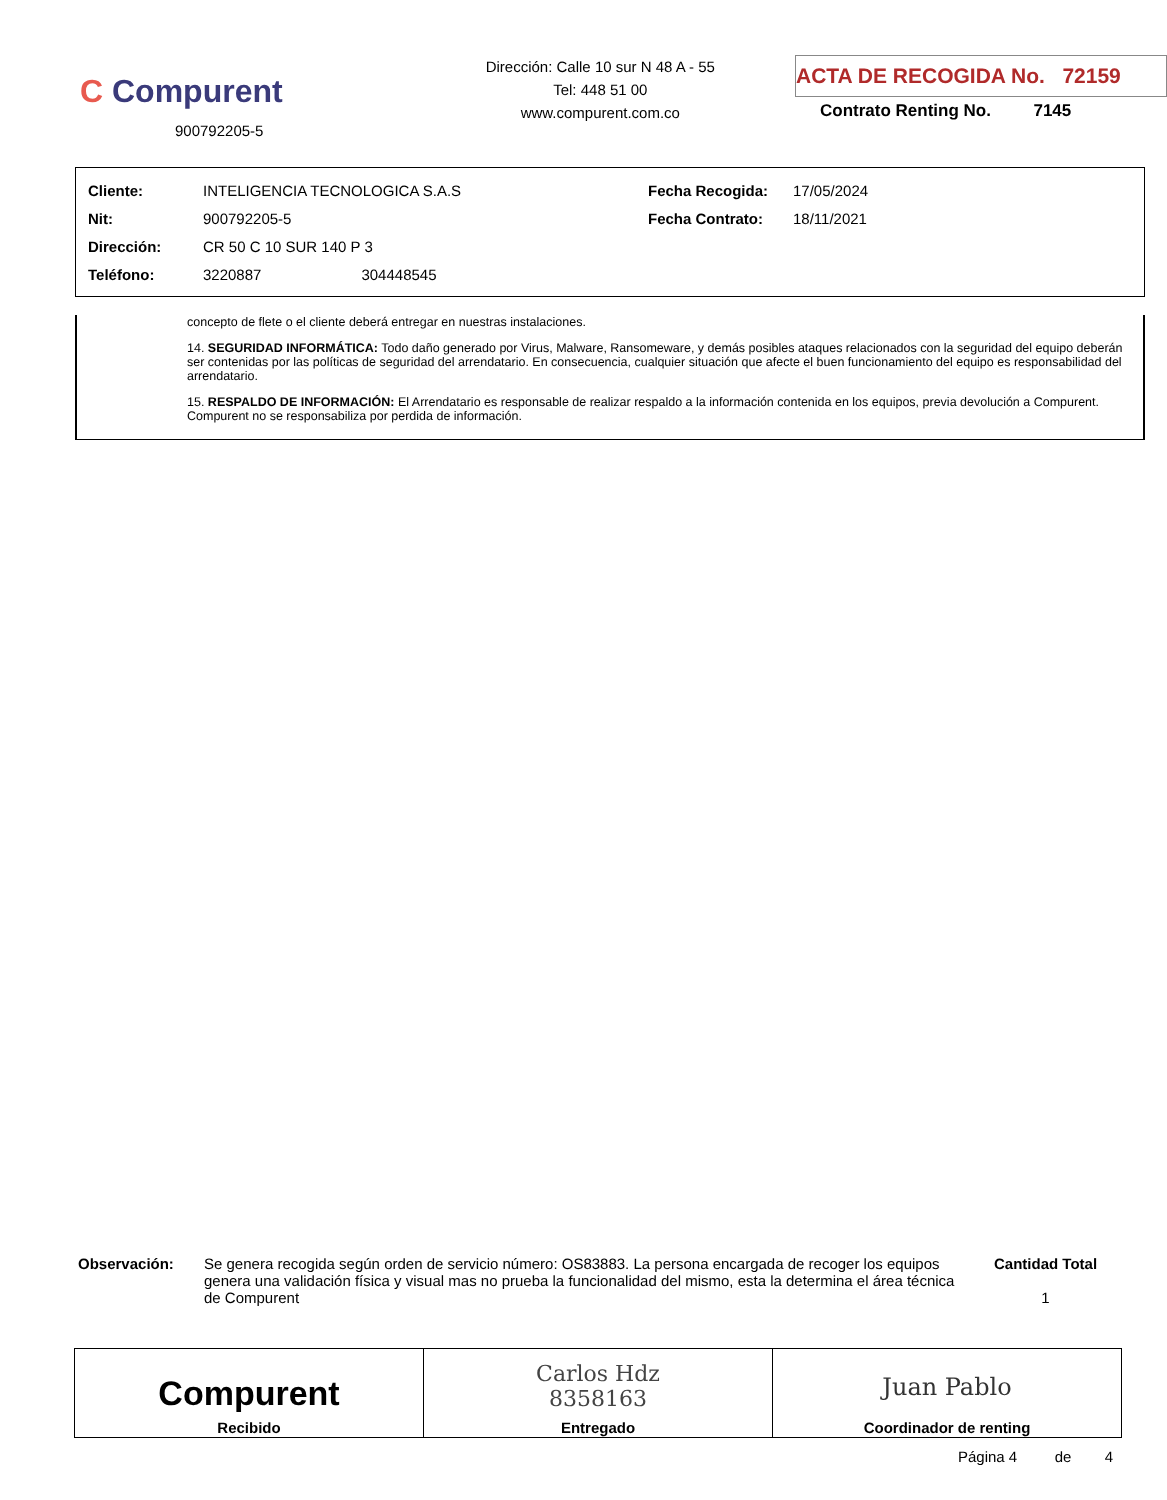C Compurent
900792205-5
Dirección: Calle 10 sur N 48 A - 55
Tel: 448 51 00
www.compurent.com.co
ACTA DE RECOGIDA No. 72159
Contrato Renting No. 7145
| Cliente: | INTELIGENCIA TECNOLOGICA S.A.S | Fecha Recogida: | 17/05/2024 |
| Nit: | 900792205-5 | Fecha Contrato: | 18/11/2021 |
| Dirección: | CR 50 C 10 SUR 140 P 3 | | |
| Teléfono: | 3220887 304448545 | | |
concepto de flete o el cliente deberá entregar en nuestras instalaciones.
14. SEGURIDAD INFORMÁTICA: Todo daño generado por Virus, Malware, Ransomeware, y demás posibles ataques relacionados con la seguridad del equipo deberán ser contenidas por las políticas de seguridad del arrendatario. En consecuencia, cualquier situación que afecte el buen funcionamiento del equipo es responsabilidad del arrendatario.
15. RESPALDO DE INFORMACIÓN: El Arrendatario es responsable de realizar respaldo a la información contenida en los equipos, previa devolución a Compurent. Compurent no se responsabiliza por perdida de información.
Observación: Se genera recogida según orden de servicio número: OS83883. La persona encargada de recoger los equipos genera una validación física y visual mas no prueba la funcionalidad del mismo, esta la determina el área técnica de Compurent
Cantidad Total
1
| Compurent Recibido | Carlos Hdz 8358163 Entregado | Juan Pablo Coordinador de renting |
Página 4 de 4